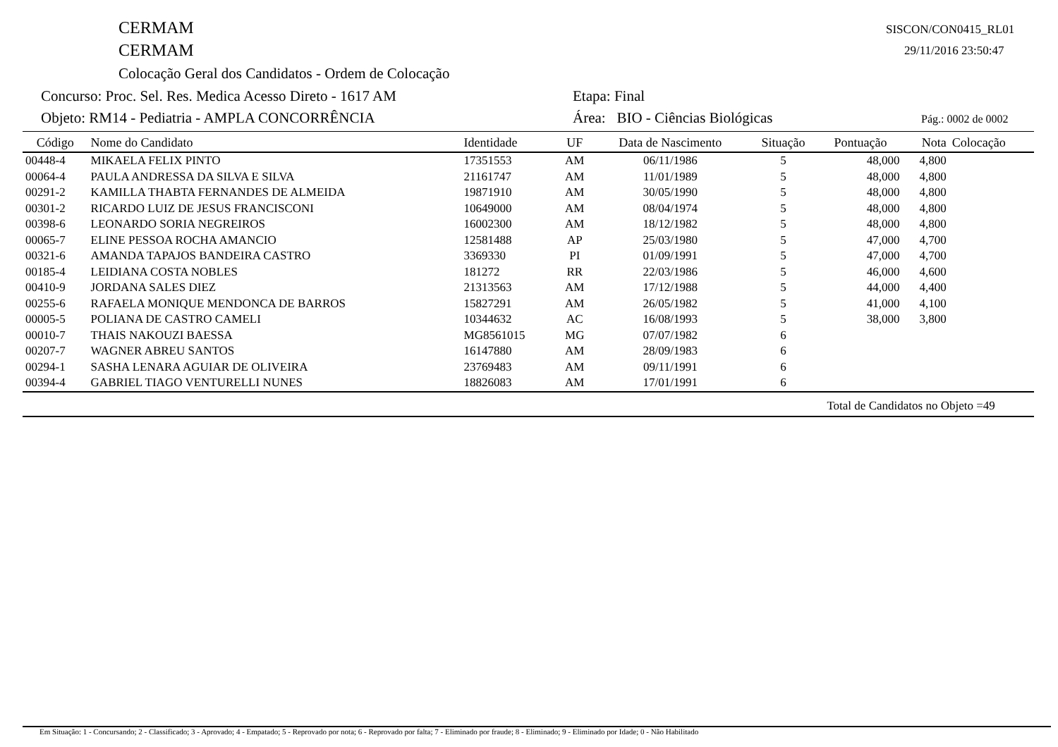CERMAM SISCON/CON0415_RL01
CERMAM 29/11/2016 23:50:47
Colocação Geral dos Candidatos - Ordem de Colocação
Concurso: Proc. Sel. Res. Medica Acesso Direto - 1617 AM
Etapa: Final
Objeto: RM14 - Pediatria - AMPLA CONCORRÊNCIA
Área: BIO - Ciências Biológicas
Pág.: 0002 de 0002
| Código | Nome do Candidato | Identidade | UF | Data de Nascimento | Situação | Pontuação | Nota | Colocação |
| --- | --- | --- | --- | --- | --- | --- | --- | --- |
| 00448-4 | MIKAELA FELIX PINTO | 17351553 | AM | 06/11/1986 | 5 | 48,000 | 4,800 | |
| 00064-4 | PAULA ANDRESSA DA SILVA E SILVA | 21161747 | AM | 11/01/1989 | 5 | 48,000 | 4,800 | |
| 00291-2 | KAMILLA THABTA FERNANDES DE ALMEIDA | 19871910 | AM | 30/05/1990 | 5 | 48,000 | 4,800 | |
| 00301-2 | RICARDO LUIZ DE JESUS FRANCISCONI | 10649000 | AM | 08/04/1974 | 5 | 48,000 | 4,800 | |
| 00398-6 | LEONARDO SORIA NEGREIROS | 16002300 | AM | 18/12/1982 | 5 | 48,000 | 4,800 | |
| 00065-7 | ELINE PESSOA ROCHA AMANCIO | 12581488 | AP | 25/03/1980 | 5 | 47,000 | 4,700 | |
| 00321-6 | AMANDA TAPAJOS BANDEIRA CASTRO | 3369330 | PI | 01/09/1991 | 5 | 47,000 | 4,700 | |
| 00185-4 | LEIDIANA COSTA NOBLES | 181272 | RR | 22/03/1986 | 5 | 46,000 | 4,600 | |
| 00410-9 | JORDANA SALES DIEZ | 21313563 | AM | 17/12/1988 | 5 | 44,000 | 4,400 | |
| 00255-6 | RAFAELA MONIQUE MENDONCA DE BARROS | 15827291 | AM | 26/05/1982 | 5 | 41,000 | 4,100 | |
| 00005-5 | POLIANA DE CASTRO CAMELI | 10344632 | AC | 16/08/1993 | 5 | 38,000 | 3,800 | |
| 00010-7 | THAIS NAKOUZI BAESSA | MG8561015 | MG | 07/07/1982 | 6 | | | |
| 00207-7 | WAGNER ABREU SANTOS | 16147880 | AM | 28/09/1983 | 6 | | | |
| 00294-1 | SASHA LENARA AGUIAR DE OLIVEIRA | 23769483 | AM | 09/11/1991 | 6 | | | |
| 00394-4 | GABRIEL TIAGO VENTURELLI NUNES | 18826083 | AM | 17/01/1991 | 6 | | | |
Total de Candidatos no Objeto =49
Em Situação: 1 - Concursando; 2 - Classificado; 3 - Aprovado; 4 - Empatado; 5 - Reprovado por nota; 6 - Reprovado por falta; 7 - Eliminado por fraude; 8 - Eliminado; 9 - Eliminado por Idade; 0 - Não Habilitado